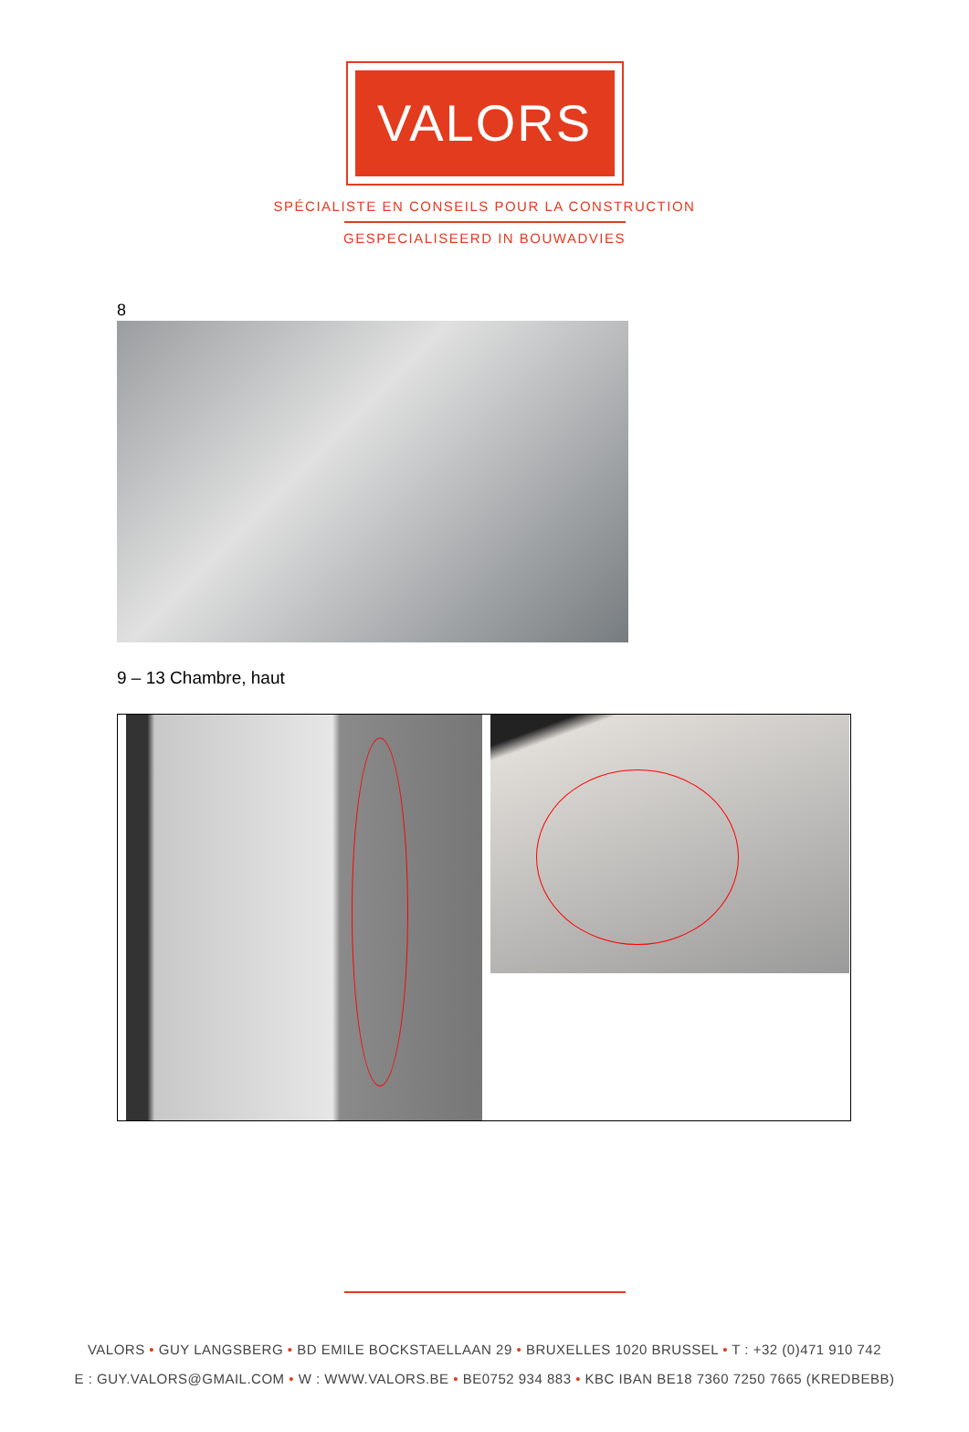VALORS
SPÉCIALISTE EN CONSEILS POUR LA CONSTRUCTION
GESPECIALISEERD IN BOUWADVIES
8
9 – 13 Chambre, haut
VALORS • GUY LANGSBERG • BD EMILE BOCKSTAELLAAN 29 • BRUXELLES 1020 BRUSSEL • T : +32 (0)471 910 742
E : GUY.VALORS@GMAIL.COM • W : WWW.VALORS.BE • BE0752 934 883 • KBC IBAN BE18 7360 7250 7665 (KREDBEBB)